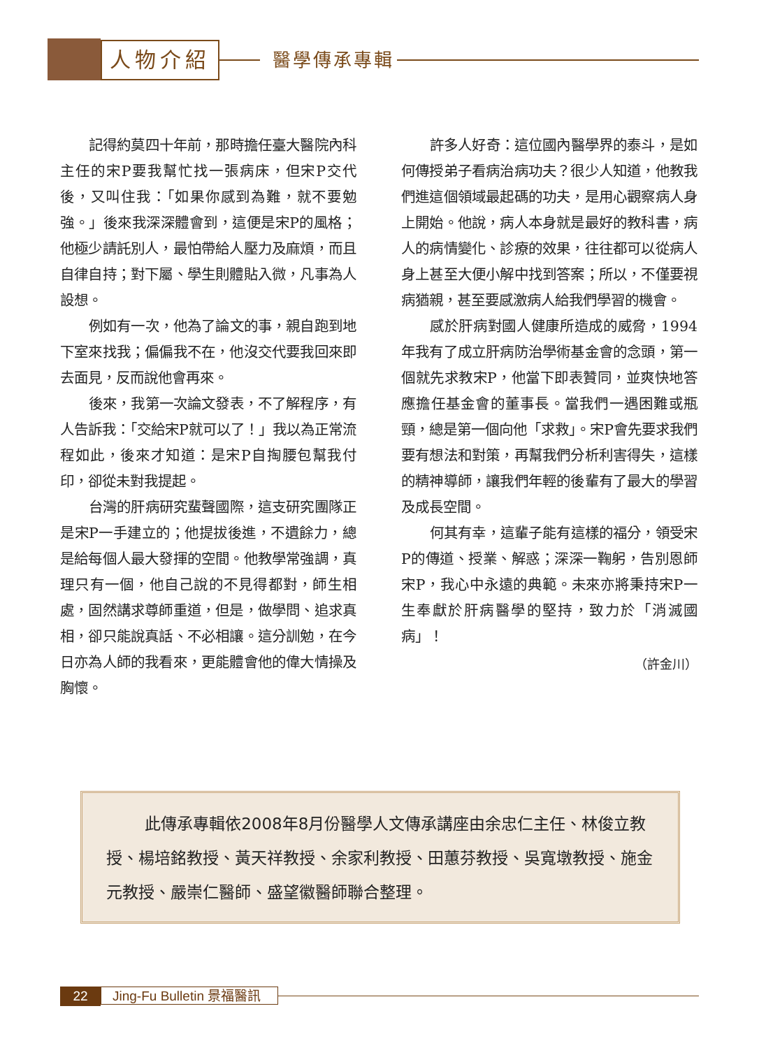人物介紹 醫學傳承專輯
記得約莫四十年前，那時擔任臺大醫院內科主任的宋P要我幫忙找一張病床，但宋P交代後，又叫住我：「如果你感到為難，就不要勉強。」後來我深深體會到，這便是宋P的風格；他極少請託別人，最怕帶給人壓力及麻煩，而且自律自持；對下屬、學生則體貼入微，凡事為人設想。
例如有一次，他為了論文的事，親自跑到地下室來找我；偏偏我不在，他沒交代要我回來即去面見，反而說他會再來。
後來，我第一次論文發表，不了解程序，有人告訴我：「交給宋P就可以了！」我以為正常流程如此，後來才知道：是宋P自掏腰包幫我付印，卻從未對我提起。
台灣的肝病研究蜚聲國際，這支研究團隊正是宋P一手建立的；他提拔後進，不遺餘力，總是給每個人最大發揮的空間。他教學常強調，真理只有一個，他自己說的不見得都對，師生相處，固然講求尊師重道，但是，做學問、追求真相，卻只能說真話、不必相讓。這分訓勉，在今日亦為人師的我看來，更能體會他的偉大情操及胸懷。
許多人好奇：這位國內醫學界的泰斗，是如何傳授弟子看病治病功夫？很少人知道，他教我們進這個領域最起碼的功夫，是用心觀察病人身上開始。他說，病人本身就是最好的教科書，病人的病情變化、診療的效果，往往都可以從病人身上甚至大便小解中找到答案；所以，不僅要視病猶親，甚至要感激病人給我們學習的機會。
感於肝病對國人健康所造成的威脅，1994年我有了成立肝病防治學術基金會的念頭，第一個就先求教宋P，他當下即表贊同，並爽快地答應擔任基金會的董事長。當我們一遇困難或瓶頸，總是第一個向他「求救」。宋P會先要求我們要有想法和對策，再幫我們分析利害得失，這樣的精神導師，讓我們年輕的後輩有了最大的學習及成長空間。
何其有幸，這輩子能有這樣的福分，領受宋P的傳道、授業、解惑；深深一鞠躬，告別恩師宋P，我心中永遠的典範。未來亦將秉持宋P一生奉獻於肝病醫學的堅持，致力於「消滅國病」！
（許金川）
此傳承專輯依2008年8月份醫學人文傳承講座由余忠仁主任、林俊立教授、楊培銘教授、黃天祥教授、余家利教授、田蕙芬教授、吳寬墩教授、施金元教授、嚴崇仁醫師、盛望徽醫師聯合整理。
22
Jing-Fu Bulletin 景福醫訊